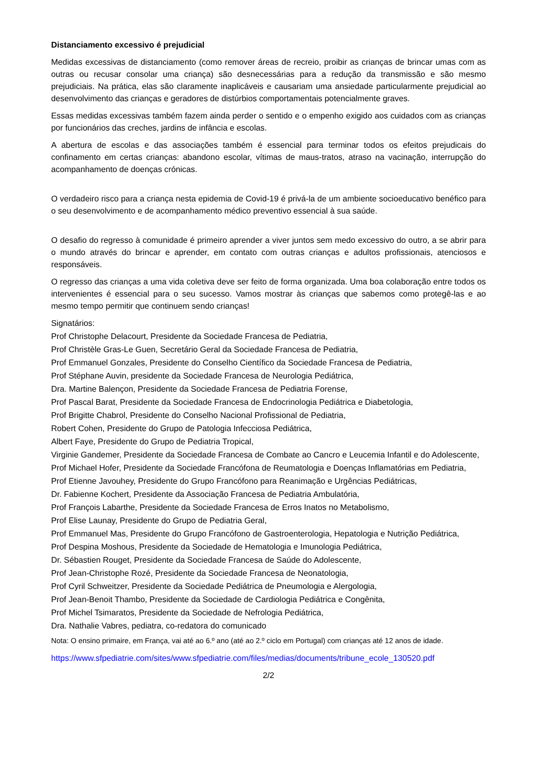Distanciamento excessivo é prejudicial
Medidas excessivas de distanciamento (como remover áreas de recreio, proibir as crianças de brincar umas com as outras ou recusar consolar uma criança) são desnecessárias para a redução da transmissão e são mesmo prejudiciais. Na prática, elas são claramente inaplicáveis e causariam uma ansiedade particularmente prejudicial ao desenvolvimento das crianças e geradores de distúrbios comportamentais potencialmente graves.
Essas medidas excessivas também fazem ainda perder o sentido e o empenho exigido aos cuidados com as crianças por funcionários das creches, jardins de infância e escolas.
A abertura de escolas e das associações também é essencial para terminar todos os efeitos prejudicais do confinamento em certas crianças: abandono escolar, vítimas de maus-tratos, atraso na vacinação, interrupção do acompanhamento de doenças crónicas.
O verdadeiro risco para a criança nesta epidemia de Covid-19 é privá-la de um ambiente socioeducativo benéfico para o seu desenvolvimento e de acompanhamento médico preventivo essencial à sua saúde.
O desafio do regresso à comunidade é primeiro aprender a viver juntos sem medo excessivo do outro, a se abrir para o mundo através do brincar e aprender, em contato com outras crianças e adultos profissionais, atenciosos e responsáveis.
O regresso das crianças a uma vida coletiva deve ser feito de forma organizada. Uma boa colaboração entre todos os intervenientes é essencial para o seu sucesso. Vamos mostrar às crianças que sabemos como protegê-las e ao mesmo tempo permitir que continuem sendo crianças!
Signatários:
Prof Christophe Delacourt, Presidente da Sociedade Francesa de Pediatria,
Prof Christèle Gras-Le Guen, Secretário Geral da Sociedade Francesa de Pediatria,
Prof Emmanuel Gonzales, Presidente do Conselho Científico da Sociedade Francesa de Pediatria,
Prof Stéphane Auvin, presidente da Sociedade Francesa de Neurologia Pediátrica,
Dra. Martine Balençon, Presidente da Sociedade Francesa de Pediatria Forense,
Prof Pascal Barat, Presidente da Sociedade Francesa de Endocrinologia Pediátrica e Diabetologia,
Prof Brigitte Chabrol, Presidente do Conselho Nacional Profissional de Pediatria,
Robert Cohen, Presidente do Grupo de Patologia Infecciosa Pediátrica,
Albert Faye, Presidente do Grupo de Pediatria Tropical,
Virginie Gandemer, Presidente da Sociedade Francesa de Combate ao Cancro e Leucemia Infantil e do Adolescente,
Prof Michael Hofer, Presidente da Sociedade Francófona de Reumatologia e Doenças Inflamatórias em Pediatria,
Prof Etienne Javouhey, Presidente do Grupo Francófono para Reanimação e Urgências Pediátricas,
Dr. Fabienne Kochert, Presidente da Associação Francesa de Pediatria Ambulatória,
Prof François Labarthe, Presidente da Sociedade Francesa de Erros Inatos no Metabolismo,
Prof Elise Launay, Presidente do Grupo de Pediatria Geral,
Prof Emmanuel Mas, Presidente do Grupo Francófono de Gastroenterologia, Hepatologia e Nutrição Pediátrica,
Prof Despina Moshous, Presidente da Sociedade de Hematologia e Imunologia Pediátrica,
Dr. Sébastien Rouget, Presidente da Sociedade Francesa de Saúde do Adolescente,
Prof Jean-Christophe Rozé, Presidente da Sociedade Francesa de Neonatologia,
Prof Cyril Schweitzer, Presidente da Sociedade Pediátrica de Pneumologia e Alergologia,
Prof Jean-Benoit Thambo, Presidente da Sociedade de Cardiologia Pediátrica e Congênita,
Prof Michel Tsimaratos, Presidente da Sociedade de Nefrologia Pediátrica,
Dra. Nathalie Vabres, pediatra, co-redatora do comunicado
Nota: O ensino primaire, em França, vai até ao 6.º ano (até ao 2.º ciclo em Portugal) com crianças até 12 anos de idade.
https://www.sfpediatrie.com/sites/www.sfpediatrie.com/files/medias/documents/tribune_ecole_130520.pdf
2/2